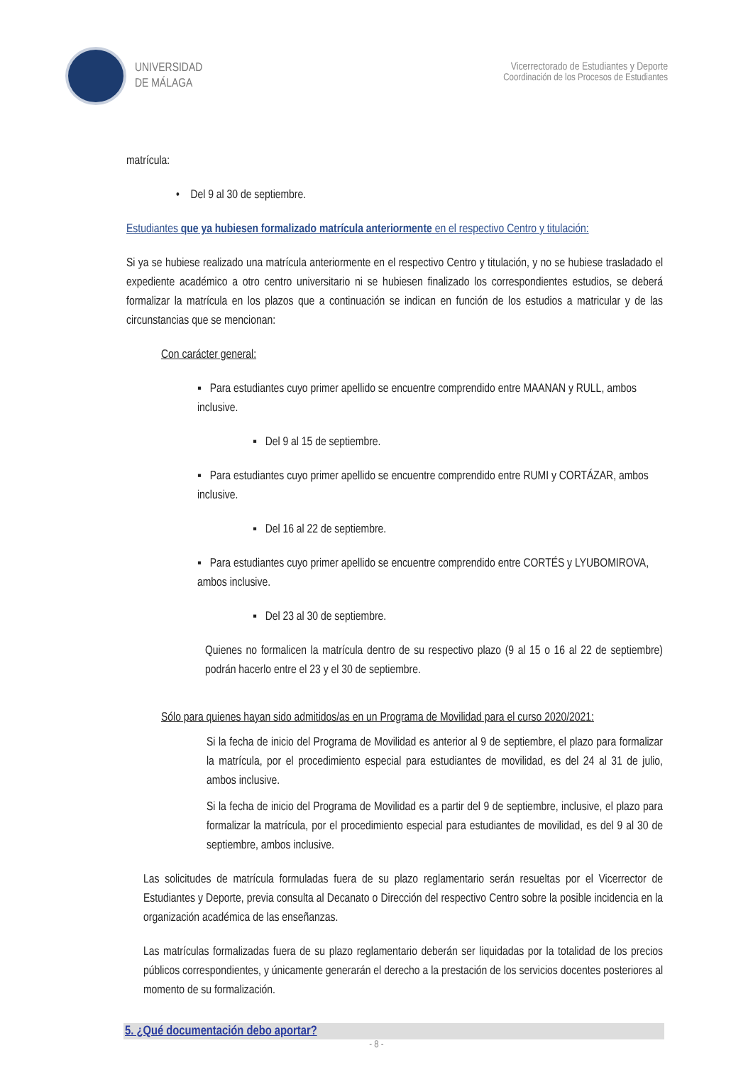UNIVERSIDAD
DE MÁLAGA
Vicerrectorado de Estudiantes y Deporte
Coordinación de los Procesos de Estudiantes
matrícula:
• Del 9 al 30 de septiembre.
Estudiantes que ya hubiesen formalizado matrícula anteriormente en el respectivo Centro y titulación:
Si ya se hubiese realizado una matrícula anteriormente en el respectivo Centro y titulación, y no se hubiese trasladado el expediente académico a otro centro universitario ni se hubiesen finalizado los correspondientes estudios, se deberá formalizar la matrícula en los plazos que a continuación se indican en función de los estudios a matricular y de las circunstancias que se mencionan:
Con carácter general:
▪ Para estudiantes cuyo primer apellido se encuentre comprendido entre MAANAN y RULL, ambos inclusive.
▪ Del 9 al 15 de septiembre.
▪ Para estudiantes cuyo primer apellido se encuentre comprendido entre RUMI y CORTÁZAR, ambos inclusive.
▪ Del 16 al 22 de septiembre.
▪ Para estudiantes cuyo primer apellido se encuentre comprendido entre CORTÉS y LYUBOMIROVA, ambos inclusive.
▪ Del 23 al 30 de septiembre.
Quienes no formalicen la matrícula dentro de su respectivo plazo (9 al 15 o 16 al 22 de septiembre) podrán hacerlo entre el 23 y el 30 de septiembre.
Sólo para quienes hayan sido admitidos/as en un Programa de Movilidad para el curso 2020/2021:
Si la fecha de inicio del Programa de Movilidad es anterior al 9 de septiembre, el plazo para formalizar la matrícula, por el procedimiento especial para estudiantes de movilidad, es del 24 al 31 de julio, ambos inclusive.
Si la fecha de inicio del Programa de Movilidad es a partir del 9 de septiembre, inclusive, el plazo para formalizar la matrícula, por el procedimiento especial para estudiantes de movilidad, es del 9 al 30 de septiembre, ambos inclusive.
Las solicitudes de matrícula formuladas fuera de su plazo reglamentario serán resueltas por el Vicerrector de Estudiantes y Deporte, previa consulta al Decanato o Dirección del respectivo Centro sobre la posible incidencia en la organización académica de las enseñanzas.
Las matrículas formalizadas fuera de su plazo reglamentario deberán ser liquidadas por la totalidad de los precios públicos correspondientes, y únicamente generarán el derecho a la prestación de los servicios docentes posteriores al momento de su formalización.
5. ¿Qué documentación debo aportar?
- 8 -